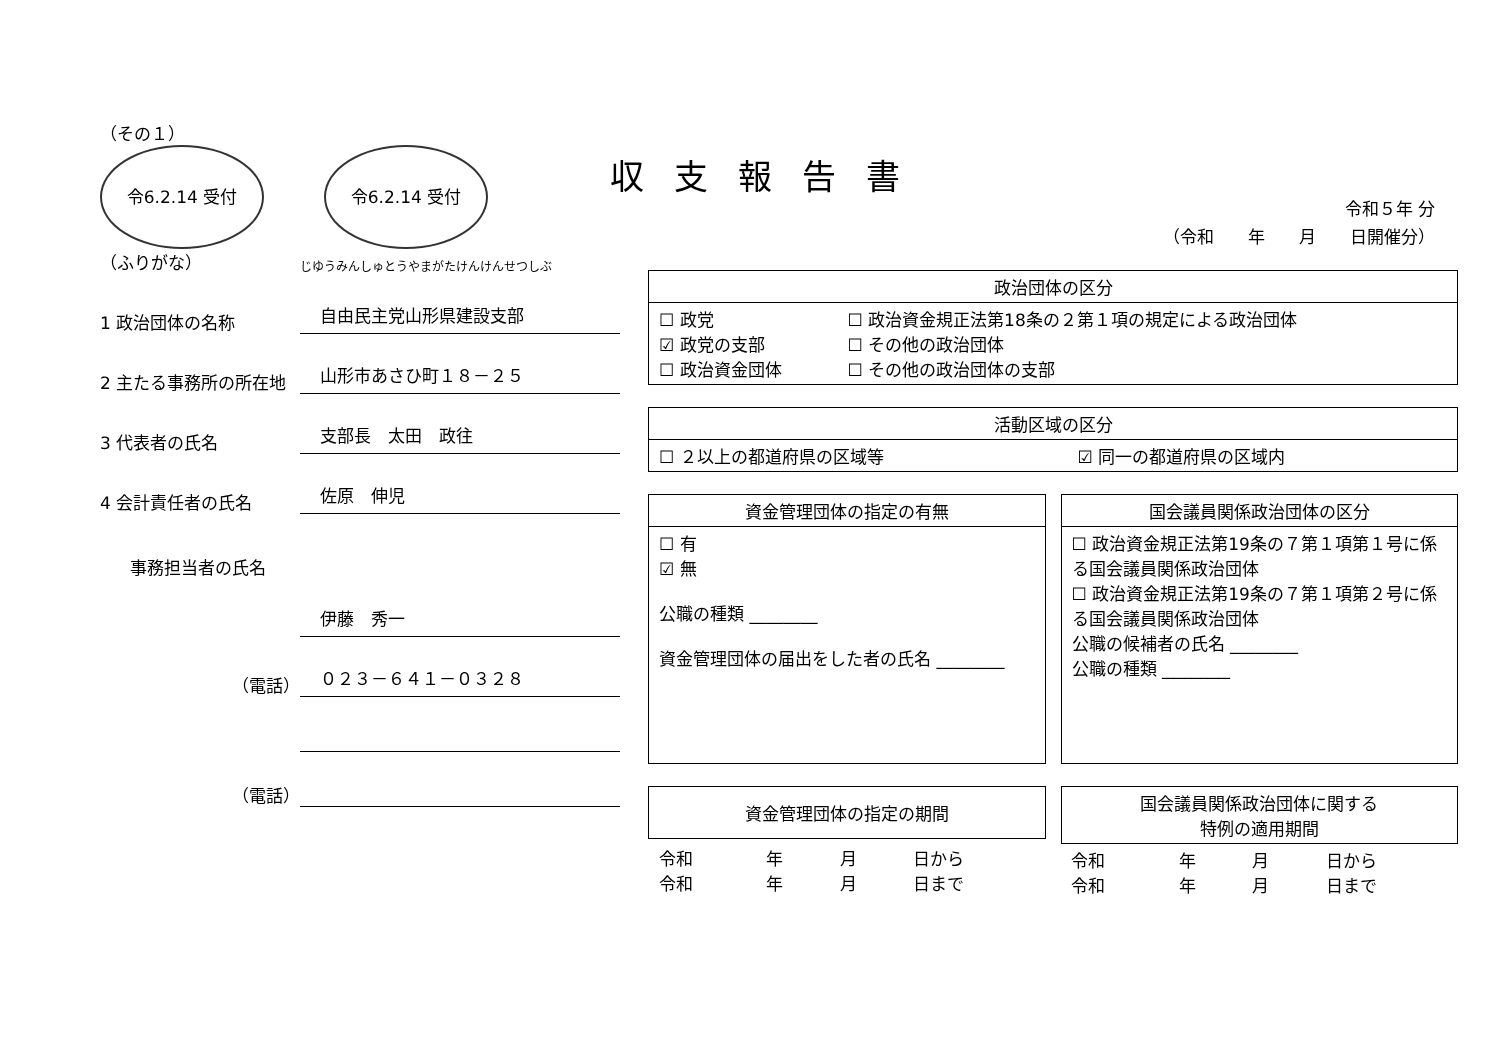収支報告書
令和５年 分
（令和　　年　　月　　日開催分）
（その１）
令6.2.14 受付 令6.2.14 受付
（ふりがな）
じゆうみんしゅとうやまがたけんけんせつしぶ
1 政治団体の名称
自由民主党山形県建設支部
2 主たる事務所の所在地
山形市あさひ町１８－２５
3 代表者の氏名
支部長　太田　政往
4 会計責任者の氏名
佐原　伸児
事務担当者の氏名
伊藤　秀一
（電話）
０２３－６４１－０３２８
（電話）
| 政治団体の区分 | |
| --- | --- |
| ☐ 政党 ☑ 政党の支部 ☐ 政治資金団体 | ☐ 政治資金規正法第18条の２第１項の規定による政治団体 ☐ その他の政治団体 ☐ その他の政治団体の支部 |
| 活動区域の区分 | |
| --- | --- |
| ☐ ２以上の都道府県の区域等 | ☑ 同一の都道府県の区域内 |
| 資金管理団体の指定の有無 |
| --- |
| ☐ 有 ☑ 無 公職の種類 ________ 資金管理団体の届出をした者の氏名 ________ |
| 国会議員関係政治団体の区分 |
| --- |
| ☐ 政治資金規正法第19条の７第１項第１号に係る国会議員関係政治団体 ☐ 政治資金規正法第19条の７第１項第２号に係る国会議員関係政治団体 公職の候補者の氏名 ________ 公職の種類 ________ |
| 資金管理団体の指定の期間 | | | |
| --- | --- | --- | --- |
| 令和 令和 | 年 年 | 月 月 | 日から 日まで |
| 国会議員関係政治団体に関する 特例の適用期間 | | | |
| --- | --- | --- | --- |
| 令和 令和 | 年 年 | 月 月 | 日から 日まで |